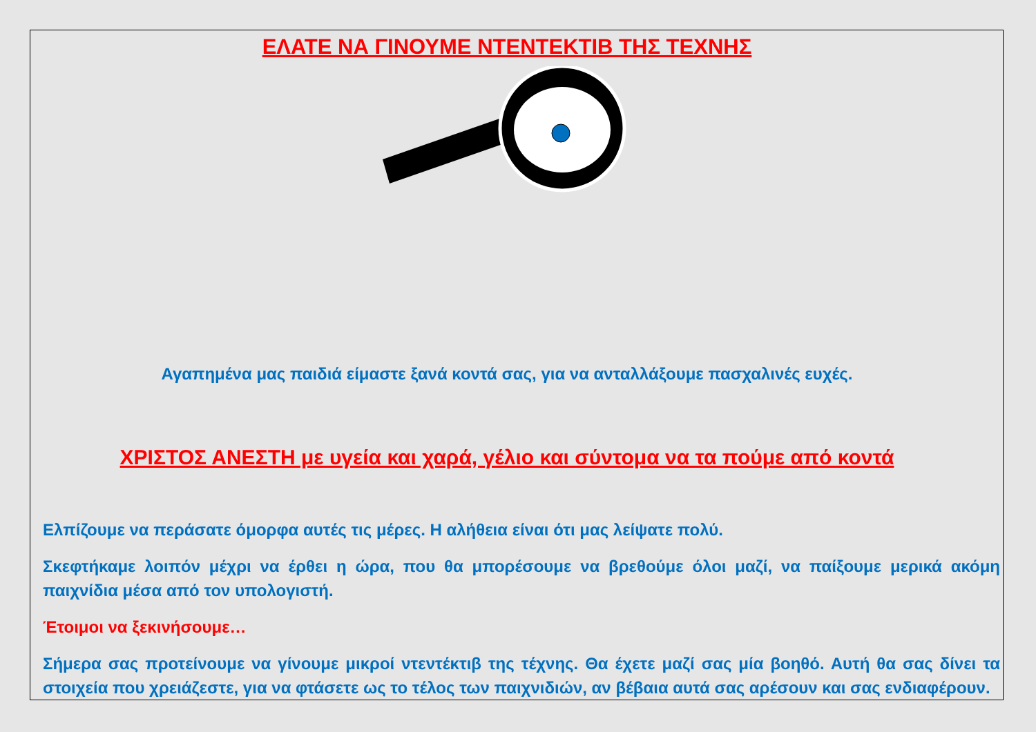ΕΛΑΤΕ ΝΑ ΓΙΝΟΥΜΕ ΝΤΕΝΤΕΚΤΙΒ ΤΗΣ ΤΕΧΝΗΣ
Αγαπημένα μας παιδιά είμαστε ξανά κοντά σας, για να ανταλλάξουμε πασχαλινές ευχές.
ΧΡΙΣΤΟΣ ΑΝΕΣΤΗ με υγεία και χαρά, γέλιο και σύντομα να τα πούμε από κοντά
Ελπίζουμε να περάσατε όμορφα αυτές τις μέρες. Η αλήθεια είναι ότι μας λείψατε πολύ.
Σκεφτήκαμε λοιπόν μέχρι να έρθει η ώρα, που θα μπορέσουμε να βρεθούμε όλοι μαζί, να παίξουμε μερικά ακόμη παιχνίδια μέσα από τον υπολογιστή.
Έτοιμοι να ξεκινήσουμε…
Σήμερα σας προτείνουμε να γίνουμε μικροί ντεντέκτιβ της τέχνης. Θα έχετε μαζί σας μία βοηθό. Αυτή θα σας δίνει τα στοιχεία που χρειάζεστε, για να φτάσετε ως το τέλος των παιχνιδιών, αν βέβαια αυτά σας αρέσουν και σας ενδιαφέρουν.